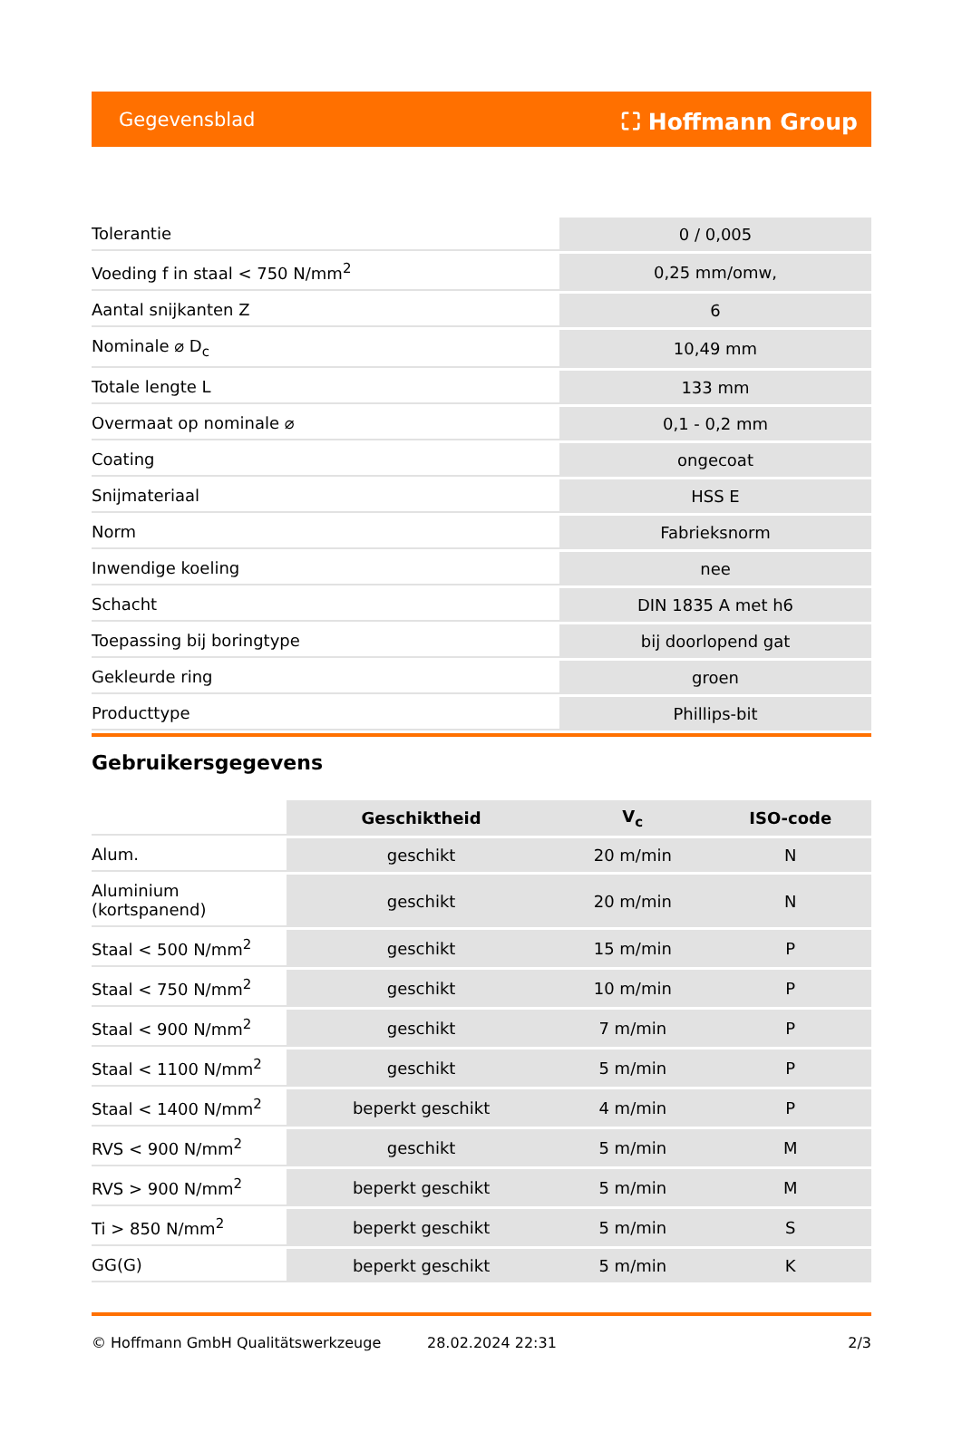Gegevensblad ⛶ Hoffmann Group
| Tolerantie | 0 / 0,005 |
| Voeding f in staal < 750 N/mm<sup>2</sup> | 0,25 mm/omw, |
| Aantal snijkanten Z | 6 |
| Nominale ⌀ D<sub>c</sub> | 10,49 mm |
| Totale lengte L | 133 mm |
| Overmaat op nominale ⌀ | 0,1 - 0,2 mm |
| Coating | ongecoat |
| Snijmateriaal | HSS E |
| Norm | Fabrieksnorm |
| Inwendige koeling | nee |
| Schacht | DIN 1835 A met h6 |
| Toepassing bij boringtype | bij doorlopend gat |
| Gekleurde ring | groen |
| Producttype | Phillips-bit |
Gebruikersgegevens
| | Geschiktheid | V<sub>c</sub> | ISO-code |
| --- | --- | --- | --- |
| Alum. | geschikt | 20 m/min | N |
| Aluminium (kortspanend) | geschikt | 20 m/min | N |
| Staal < 500 N/mm<sup>2</sup> | geschikt | 15 m/min | P |
| Staal < 750 N/mm<sup>2</sup> | geschikt | 10 m/min | P |
| Staal < 900 N/mm<sup>2</sup> | geschikt | 7 m/min | P |
| Staal < 1100 N/mm<sup>2</sup> | geschikt | 5 m/min | P |
| Staal < 1400 N/mm<sup>2</sup> | beperkt geschikt | 4 m/min | P |
| RVS < 900 N/mm<sup>2</sup> | geschikt | 5 m/min | M |
| RVS > 900 N/mm<sup>2</sup> | beperkt geschikt | 5 m/min | M |
| Ti > 850 N/mm<sup>2</sup> | beperkt geschikt | 5 m/min | S |
| GG(G) | beperkt geschikt | 5 m/min | K |
© Hoffmann GmbH Qualitätswerkzeuge 28.02.2024 22:31 2/3